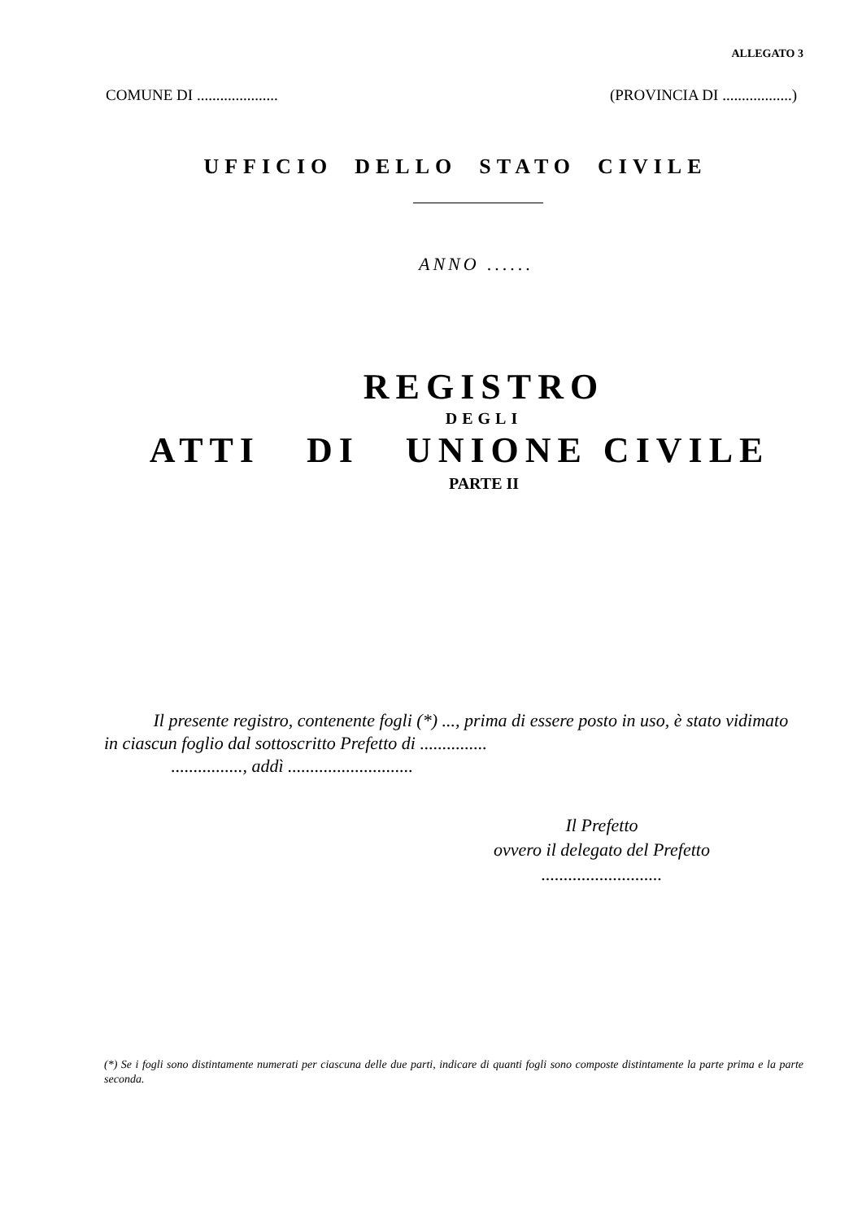ALLEGATO 3
COMUNE DI ..................... (PROVINCIA DI ..................)
UFFICIO DELLO STATO CIVILE
ANNO ......
REGISTRO
DEGLI
ATTI DI UNIONE CIVILE
PARTE II
Il presente registro, contenente fogli (*) ..., prima di essere posto in uso, è stato vidimato in ciascun foglio dal sottoscritto Prefetto di ...............
................, addì ............................
Il Prefetto
ovvero il delegato del Prefetto
...........................
(*) Se i fogli sono distintamente numerati per ciascuna delle due parti, indicare di quanti fogli sono composte distintamente la parte prima e la parte seconda.